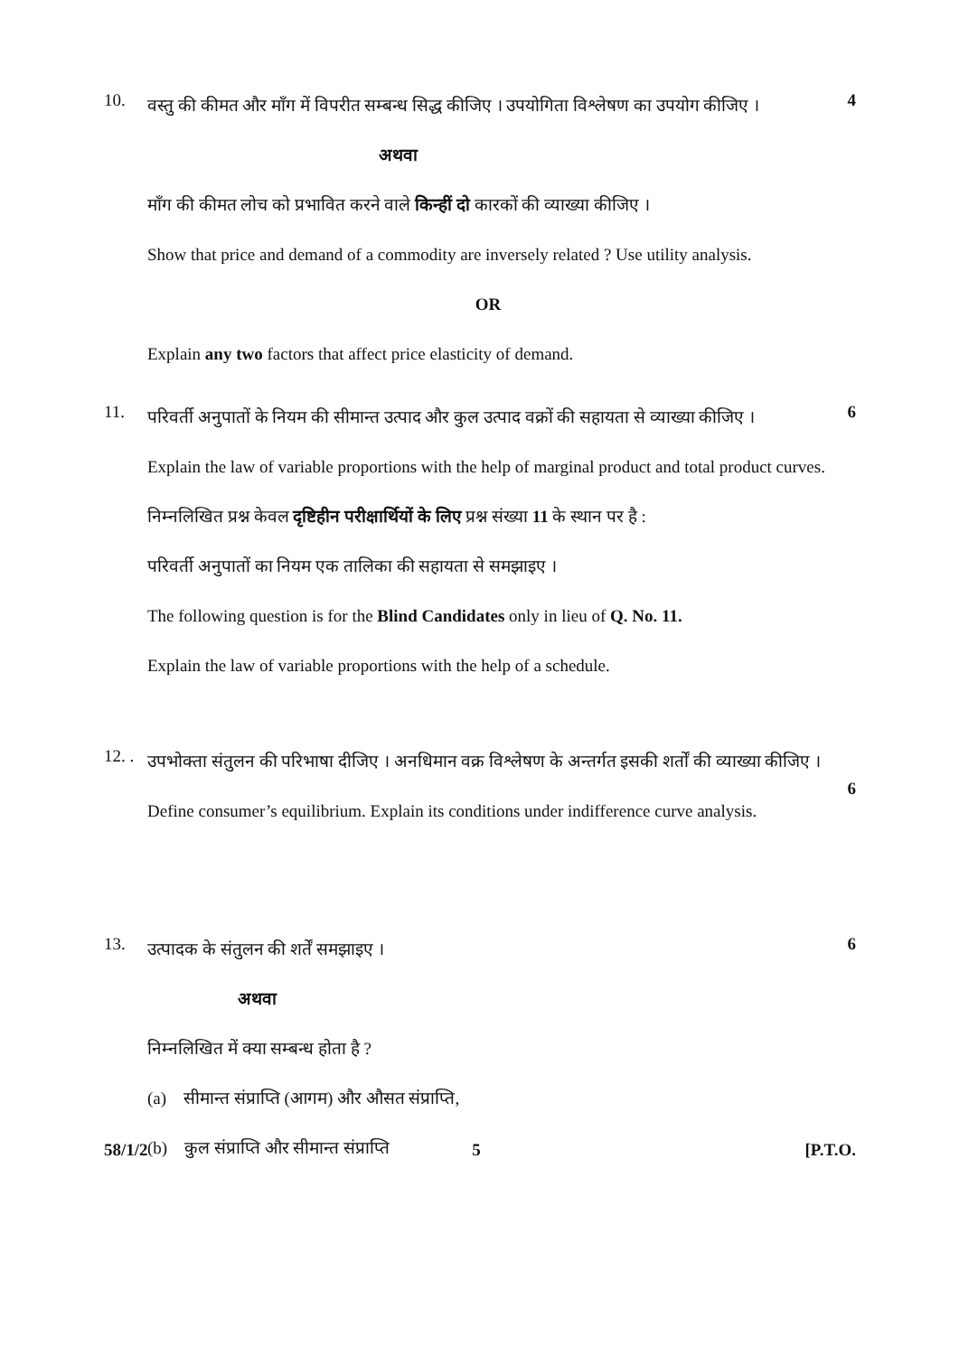10.
वस्तु की कीमत और माँग में विपरीत सम्बन्ध सिद्ध कीजिए । उपयोगिता विश्लेषण का उपयोग कीजिए ।
अथवा
माँग की कीमत लोच को प्रभावित करने वाले किन्हीं दो कारकों की व्याख्या कीजिए ।
Show that price and demand of a commodity are inversely related ? Use utility analysis.
OR
Explain any two factors that affect price elasticity of demand.
4
11.
परिवर्ती अनुपातों के नियम की सीमान्त उत्पाद और कुल उत्पाद वक्रों की सहायता से व्याख्या कीजिए ।
Explain the law of variable proportions with the help of marginal product and total product curves.
निम्नलिखित प्रश्न केवल दृष्टिहीन परीक्षार्थियों के लिए प्रश्न संख्या 11 के स्थान पर है :
परिवर्ती अनुपातों का नियम एक तालिका की सहायता से समझाइए ।
The following question is for the Blind Candidates only in lieu of Q. No. 11.
Explain the law of variable proportions with the help of a schedule.
6
12. .
उपभोक्ता संतुलन की परिभाषा दीजिए । अनधिमान वक्र विश्लेषण के अन्तर्गत इसकी शर्तों की व्याख्या कीजिए ।
Define consumer’s equilibrium. Explain its conditions under indifference curve analysis.
6
13.
उत्पादक के संतुलन की शर्तें समझाइए ।
अथवा
निम्नलिखित में क्या सम्बन्ध होता है ?
(a) सीमान्त संप्राप्ति (आगम) और औसत संप्राप्ति,
(b) कुल संप्राप्ति और सीमान्त संप्राप्ति
6
58/1/2 5 [P.T.O.